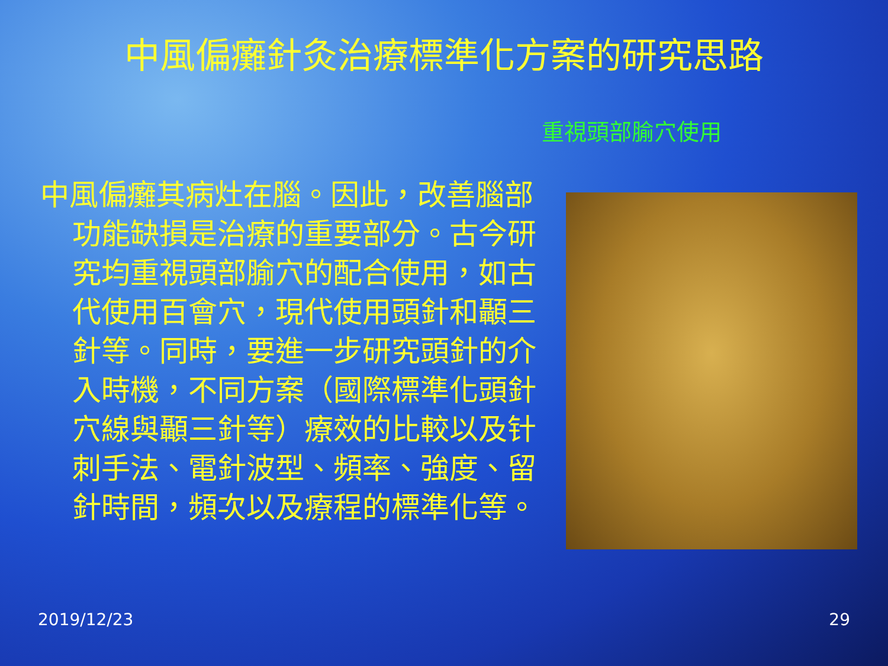中風偏癱針灸治療標準化方案的研究思路
重視頭部腧穴使用
中風偏癱其病灶在腦。因此，改善腦部功能缺損是治療的重要部分。古今研究均重視頭部腧穴的配合使用，如古代使用百會穴，現代使用頭針和顳三針等。同時，要進一步研究頭針的介入時機，不同方案（國際標準化頭針穴線與顳三針等）療效的比較以及针刺手法、電針波型、頻率、強度、留針時間，頻次以及療程的標準化等。
2019/12/23 29